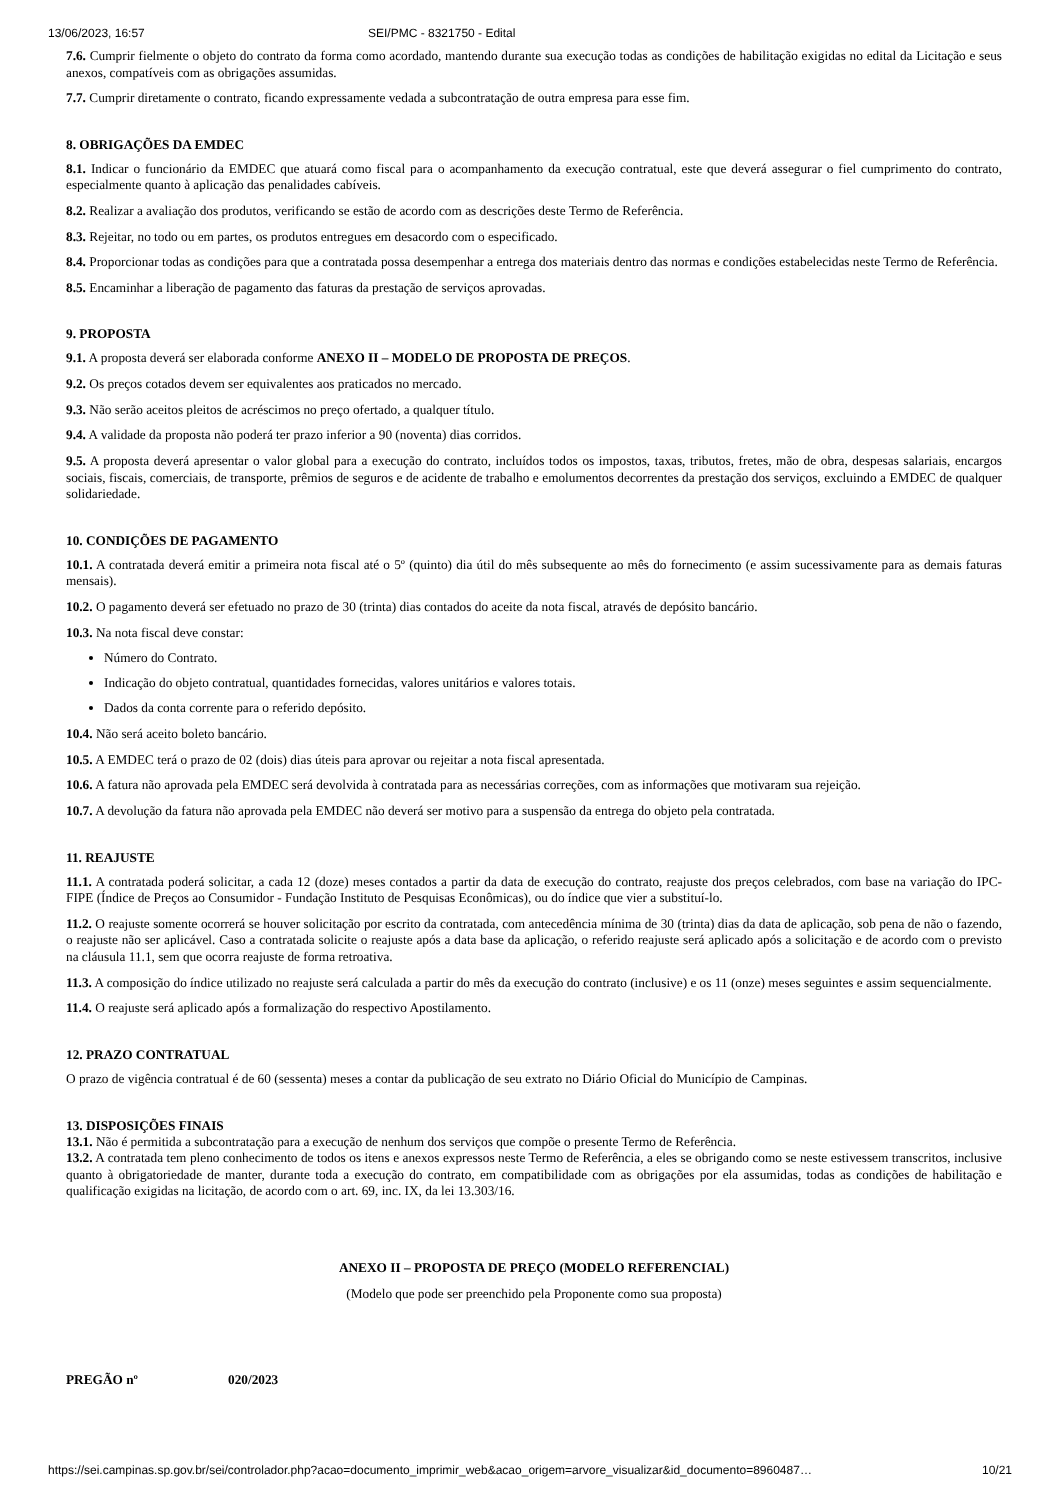13/06/2023, 16:57 SEI/PMC - 8321750 - Edital
7.6. Cumprir fielmente o objeto do contrato da forma como acordado, mantendo durante sua execução todas as condições de habilitação exigidas no edital da Licitação e seus anexos, compatíveis com as obrigações assumidas.
7.7. Cumprir diretamente o contrato, ficando expressamente vedada a subcontratação de outra empresa para esse fim.
8. OBRIGAÇÕES DA EMDEC
8.1. Indicar o funcionário da EMDEC que atuará como fiscal para o acompanhamento da execução contratual, este que deverá assegurar o fiel cumprimento do contrato, especialmente quanto à aplicação das penalidades cabíveis.
8.2. Realizar a avaliação dos produtos, verificando se estão de acordo com as descrições deste Termo de Referência.
8.3. Rejeitar, no todo ou em partes, os produtos entregues em desacordo com o especificado.
8.4. Proporcionar todas as condições para que a contratada possa desempenhar a entrega dos materiais dentro das normas e condições estabelecidas neste Termo de Referência.
8.5. Encaminhar a liberação de pagamento das faturas da prestação de serviços aprovadas.
9. PROPOSTA
9.1. A proposta deverá ser elaborada conforme ANEXO II – MODELO DE PROPOSTA DE PREÇOS.
9.2. Os preços cotados devem ser equivalentes aos praticados no mercado.
9.3. Não serão aceitos pleitos de acréscimos no preço ofertado, a qualquer título.
9.4. A validade da proposta não poderá ter prazo inferior a 90 (noventa) dias corridos.
9.5. A proposta deverá apresentar o valor global para a execução do contrato, incluídos todos os impostos, taxas, tributos, fretes, mão de obra, despesas salariais, encargos sociais, fiscais, comerciais, de transporte, prêmios de seguros e de acidente de trabalho e emolumentos decorrentes da prestação dos serviços, excluindo a EMDEC de qualquer solidariedade.
10. CONDIÇÕES DE PAGAMENTO
10.1. A contratada deverá emitir a primeira nota fiscal até o 5º (quinto) dia útil do mês subsequente ao mês do fornecimento (e assim sucessivamente para as demais faturas mensais).
10.2. O pagamento deverá ser efetuado no prazo de 30 (trinta) dias contados do aceite da nota fiscal, através de depósito bancário.
10.3. Na nota fiscal deve constar:
Número do Contrato.
Indicação do objeto contratual, quantidades fornecidas, valores unitários e valores totais.
Dados da conta corrente para o referido depósito.
10.4. Não será aceito boleto bancário.
10.5. A EMDEC terá o prazo de 02 (dois) dias úteis para aprovar ou rejeitar a nota fiscal apresentada.
10.6. A fatura não aprovada pela EMDEC será devolvida à contratada para as necessárias correções, com as informações que motivaram sua rejeição.
10.7. A devolução da fatura não aprovada pela EMDEC não deverá ser motivo para a suspensão da entrega do objeto pela contratada.
11. REAJUSTE
11.1. A contratada poderá solicitar, a cada 12 (doze) meses contados a partir da data de execução do contrato, reajuste dos preços celebrados, com base na variação do IPC-FIPE (Índice de Preços ao Consumidor - Fundação Instituto de Pesquisas Econômicas), ou do índice que vier a substituí-lo.
11.2. O reajuste somente ocorrerá se houver solicitação por escrito da contratada, com antecedência mínima de 30 (trinta) dias da data de aplicação, sob pena de não o fazendo, o reajuste não ser aplicável. Caso a contratada solicite o reajuste após a data base da aplicação, o referido reajuste será aplicado após a solicitação e de acordo com o previsto na cláusula 11.1, sem que ocorra reajuste de forma retroativa.
11.3. A composição do índice utilizado no reajuste será calculada a partir do mês da execução do contrato (inclusive) e os 11 (onze) meses seguintes e assim sequencialmente.
11.4. O reajuste será aplicado após a formalização do respectivo Apostilamento.
12. PRAZO CONTRATUAL
O prazo de vigência contratual é de 60 (sessenta) meses a contar da publicação de seu extrato no Diário Oficial do Município de Campinas.
13. DISPOSIÇÕES FINAIS
13.1. Não é permitida a subcontratação para a execução de nenhum dos serviços que compõe o presente Termo de Referência.
13.2. A contratada tem pleno conhecimento de todos os itens e anexos expressos neste Termo de Referência, a eles se obrigando como se neste estivessem transcritos, inclusive quanto à obrigatoriedade de manter, durante toda a execução do contrato, em compatibilidade com as obrigações por ela assumidas, todas as condições de habilitação e qualificação exigidas na licitação, de acordo com o art. 69, inc. IX, da lei 13.303/16.
ANEXO II – PROPOSTA DE PREÇO (MODELO REFERENCIAL)
(Modelo que pode ser preenchido pela Proponente como sua proposta)
PREGÃO nº 020/2023
https://sei.campinas.sp.gov.br/sei/controlador.php?acao=documento_imprimir_web&acao_origem=arvore_visualizar&id_documento=8960487… 10/21